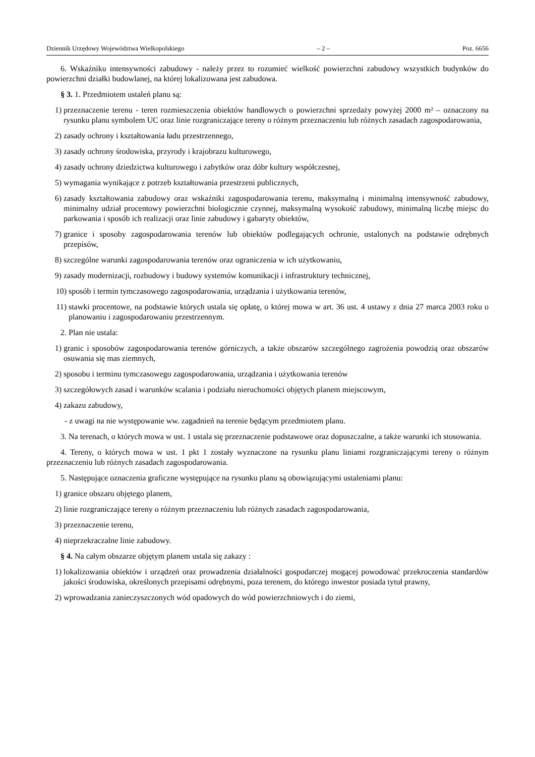Dziennik Urzędowy Województwa Wielkopolskiego – 2 – Poz. 6656
6. Wskaźniku intensywności zabudowy - należy przez to rozumieć wielkość powierzchni zabudowy wszystkich budynków do powierzchni działki budowlanej, na której lokalizowana jest zabudowa.
§ 3. 1. Przedmiotem ustaleń planu są:
1) przeznaczenie terenu - teren rozmieszczenia obiektów handlowych o powierzchni sprzedaży powyżej 2000 m² – oznaczony na rysunku planu symbolem UC oraz linie rozgraniczające tereny o różnym przeznaczeniu lub różnych zasadach zagospodarowania,
2) zasady ochrony i kształtowania ładu przestrzennego,
3) zasady ochrony środowiska, przyrody i krajobrazu kulturowego,
4) zasady ochrony dziedzictwa kulturowego i zabytków oraz dóbr kultury współczesnej,
5) wymagania wynikające z potrzeb kształtowania przestrzeni publicznych,
6) zasady kształtowania zabudowy oraz wskaźniki zagospodarowania terenu, maksymalną i minimalną intensywność zabudowy, minimalny udział procentowy powierzchni biologicznie czynnej, maksymalną wysokość zabudowy, minimalną liczbę miejsc do parkowania i sposób ich realizacji oraz linie zabudowy i gabaryty obiektów,
7) granice i sposoby zagospodarowania terenów lub obiektów podlegających ochronie, ustalonych na podstawie odrębnych przepisów,
8) szczególne warunki zagospodarowania terenów oraz ograniczenia w ich użytkowaniu,
9) zasady modernizacji, rozbudowy i budowy systemów komunikacji i infrastruktury technicznej,
10) sposób i termin tymczasowego zagospodarowania, urządzania i użytkowania terenów,
11) stawki procentowe, na podstawie których ustala się opłatę, o której mowa w art. 36 ust. 4 ustawy z dnia 27 marca 2003 roku o planowaniu i zagospodarowaniu przestrzennym.
2. Plan nie ustala:
1) granic i sposobów zagospodarowania terenów górniczych, a także obszarów szczególnego zagrożenia powodzią oraz obszarów osuwania się mas ziemnych,
2) sposobu i terminu tymczasowego zagospodarowania, urządzania i użytkowania terenów
3) szczegółowych zasad i warunków scalania i podziału nieruchomości objętych planem miejscowym,
4) zakazu zabudowy,
- z uwagi na nie występowanie ww. zagadnień na terenie będącym przedmiotem planu.
3. Na terenach, o których mowa w ust. 1 ustala się przeznaczenie podstawowe oraz dopuszczalne, a także warunki ich stosowania.
4. Tereny, o których mowa w ust. 1 pkt 1 zostały wyznaczone na rysunku planu liniami rozgraniczającymi tereny o różnym przeznaczeniu lub różnych zasadach zagospodarowania.
5. Następujące oznaczenia graficzne występujące na rysunku planu są obowiązującymi ustaleniami planu:
1) granice obszaru objętego planem,
2) linie rozgraniczające tereny o różnym przeznaczeniu lub różnych zasadach zagospodarowania,
3) przeznaczenie terenu,
4) nieprzekraczalne linie zabudowy.
§ 4. Na całym obszarze objętym planem ustala się zakazy :
1) lokalizowania obiektów i urządzeń oraz prowadzenia działalności gospodarczej mogącej powodować przekroczenia standardów jakości środowiska, określonych przepisami odrębnymi, poza terenem, do którego inwestor posiada tytuł prawny,
2) wprowadzania zanieczyszczonych wód opadowych do wód powierzchniowych i do ziemi,